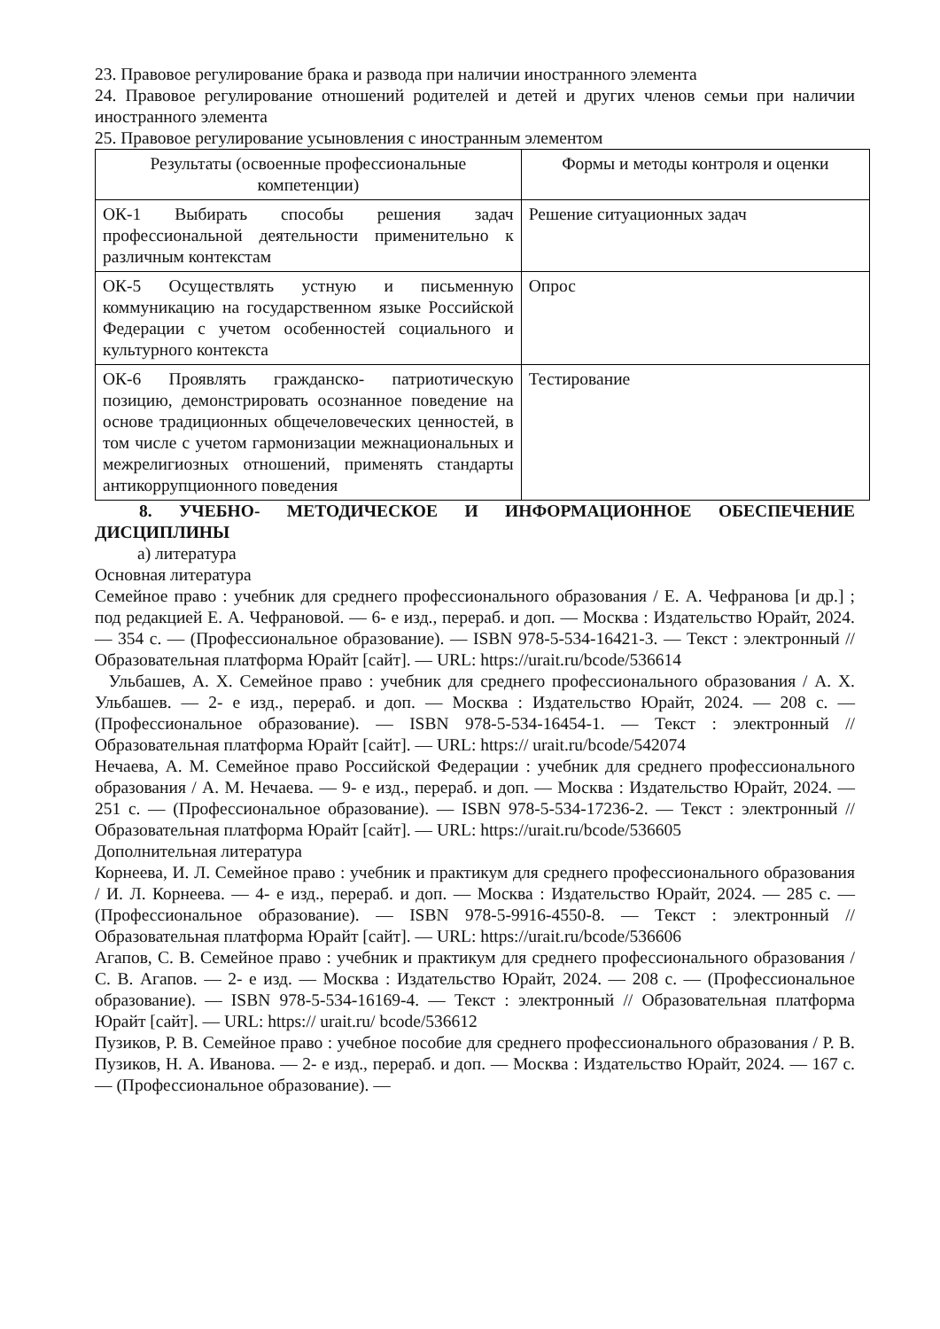23. Правовое регулирование брака и развода при наличии иностранного элемента
24. Правовое регулирование отношений родителей и детей и других членов семьи при наличии иностранного элемента
25. Правовое регулирование усыновления с иностранным элементом
| Результаты (освоенные профессиональные компетенции) | Формы и методы контроля и оценки |
| --- | --- |
| ОК-1 Выбирать способы решения задач профессиональной деятельности применительно к различным контекстам | Решение ситуационных задач |
| ОК-5 Осуществлять устную и письменную коммуникацию на государственном языке Российской Федерации с учетом особенностей социального и культурного контекста | Опрос |
| ОК-6 Проявлять гражданско- патриотическую позицию, демонстрировать осознанное поведение на основе традиционных общечеловеческих ценностей, в том числе с учетом гармонизации межнациональных и межрелигиозных отношений, применять стандарты антикоррупционного поведения | Тестирование |
8. УЧЕБНО- МЕТОДИЧЕСКОЕ И ИНФОРМАЦИОННОЕ ОБЕСПЕЧЕНИЕ ДИСЦИПЛИНЫ
а) литература
Основная литература
Семейное право : учебник для среднего профессионального образования / Е. А. Чефранова [и др.] ; под редакцией Е. А. Чефрановой. — 6- е изд., перераб. и доп. — Москва : Издательство Юрайт, 2024. — 354 с. — (Профессиональное образование). — ISBN 978-5-534-16421-3. — Текст : электронный // Образовательная платформа Юрайт [сайт]. — URL: https://urait.ru/bcode/536614
Ульбашев, А. Х. Семейное право : учебник для среднего профессионального образования / А. Х. Ульбашев. — 2- е изд., перераб. и доп. — Москва : Издательство Юрайт, 2024. — 208 с. — (Профессиональное образование). — ISBN 978-5-534-16454-1. — Текст : электронный // Образовательная платформа Юрайт [сайт]. — URL: https:// urait.ru/bcode/542074
Нечаева, А. М. Семейное право Российской Федерации : учебник для среднего профессионального образования / А. М. Нечаева. — 9- е изд., перераб. и доп. — Москва : Издательство Юрайт, 2024. — 251 с. — (Профессиональное образование). — ISBN 978-5-534-17236-2. — Текст : электронный // Образовательная платформа Юрайт [сайт]. — URL: https://urait.ru/bcode/536605
Дополнительная литература
Корнеева, И. Л. Семейное право : учебник и практикум для среднего профессионального образования / И. Л. Корнеева. — 4- е изд., перераб. и доп. — Москва : Издательство Юрайт, 2024. — 285 с. — (Профессиональное образование). — ISBN 978-5-9916-4550-8. — Текст : электронный // Образовательная платформа Юрайт [сайт]. — URL: https://urait.ru/bcode/536606
Агапов, С. В. Семейное право : учебник и практикум для среднего профессионального образования / С. В. Агапов. — 2- е изд. — Москва : Издательство Юрайт, 2024. — 208 с. — (Профессиональное образование). — ISBN 978-5-534-16169-4. — Текст : электронный // Образовательная платформа Юрайт [сайт]. — URL: https:// urait.ru/ bcode/536612
Пузиков, Р. В. Семейное право : учебное пособие для среднего профессионального образования / Р. В. Пузиков, Н. А. Иванова. — 2- е изд., перераб. и доп. — Москва : Издательство Юрайт, 2024. — 167 с. — (Профессиональное образование). —